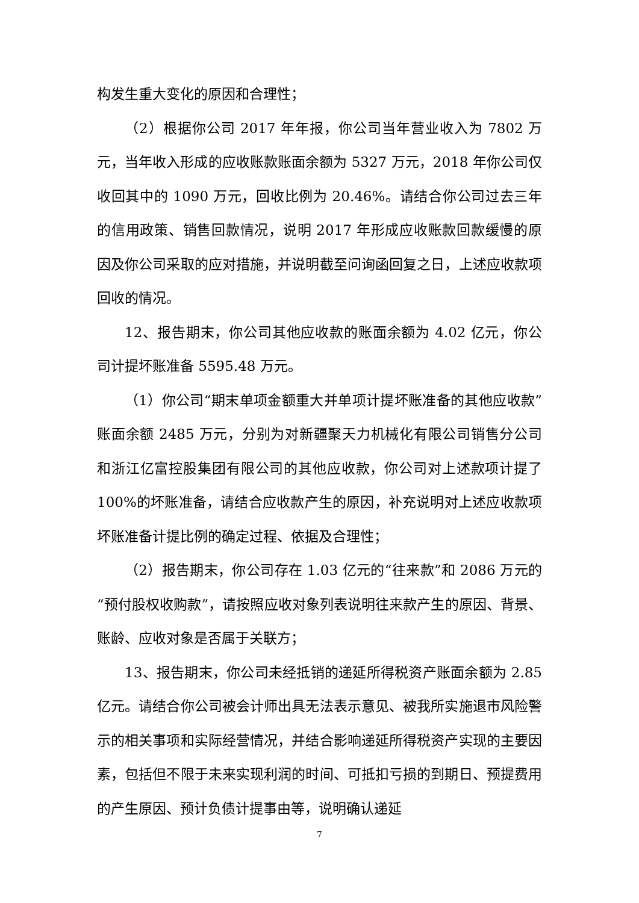构发生重大变化的原因和合理性；
（2）根据你公司 2017 年年报，你公司当年营业收入为 7802 万元，当年收入形成的应收账款账面余额为 5327 万元，2018 年你公司仅收回其中的 1090 万元，回收比例为 20.46%。请结合你公司过去三年的信用政策、销售回款情况，说明 2017 年形成应收账款回款缓慢的原因及你公司采取的应对措施，并说明截至问询函回复之日，上述应收款项回收的情况。
12、报告期末，你公司其他应收款的账面余额为 4.02 亿元，你公司计提坏账准备 5595.48 万元。
（1）你公司“期末单项金额重大并单项计提坏账准备的其他应收款”账面余额 2485 万元，分别为对新疆聚天力机械化有限公司销售分公司和浙江亿富控股集团有限公司的其他应收款，你公司对上述款项计提了 100%的坏账准备，请结合应收款产生的原因，补充说明对上述应收款项坏账准备计提比例的确定过程、依据及合理性；
（2）报告期末，你公司存在 1.03 亿元的“往来款”和 2086 万元的“预付股权收购款”，请按照应收对象列表说明往来款产生的原因、背景、账龄、应收对象是否属于关联方；
13、报告期末，你公司未经抵销的递延所得税资产账面余额为 2.85 亿元。请结合你公司被会计师出具无法表示意见、被我所实施退市风险警示的相关事项和实际经营情况，并结合影响递延所得税资产实现的主要因素，包括但不限于未来实现利润的时间、可抵扣亏损的到期日、预提费用的产生原因、预计负债计提事由等，说明确认递延
7